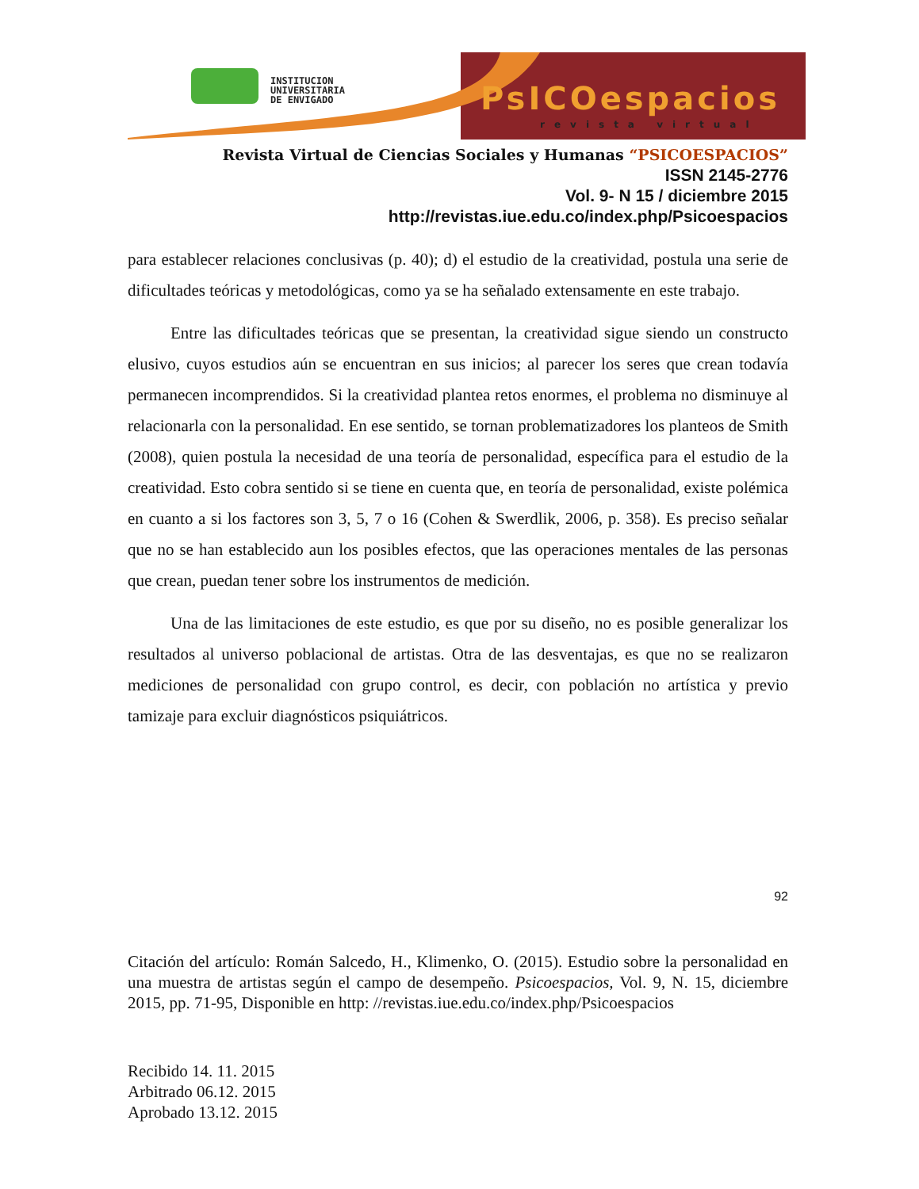INSTITUCION
UNIVERSITARIA
DE ENVIGADO
PsICOespacios
revista virtual
Revista Virtual de Ciencias Sociales y Humanas “PSICOESPACIOS”
ISSN 2145-2776
Vol. 9- N 15 / diciembre 2015
http://revistas.iue.edu.co/index.php/Psicoespacios
para establecer relaciones conclusivas (p. 40); d) el estudio de la creatividad, postula una serie de dificultades teóricas y metodológicas, como ya se ha señalado extensamente en este trabajo.
Entre las dificultades teóricas que se presentan, la creatividad sigue siendo un constructo elusivo, cuyos estudios aún se encuentran en sus inicios; al parecer los seres que crean todavía permanecen incomprendidos. Si la creatividad plantea retos enormes, el problema no disminuye al relacionarla con la personalidad. En ese sentido, se tornan problematizadores los planteos de Smith (2008), quien postula la necesidad de una teoría de personalidad, específica para el estudio de la creatividad. Esto cobra sentido si se tiene en cuenta que, en teoría de personalidad, existe polémica en cuanto a si los factores son 3, 5, 7 o 16 (Cohen & Swerdlik, 2006, p. 358). Es preciso señalar que no se han establecido aun los posibles efectos, que las operaciones mentales de las personas que crean, puedan tener sobre los instrumentos de medición.
Una de las limitaciones de este estudio, es que por su diseño, no es posible generalizar los resultados al universo poblacional de artistas. Otra de las desventajas, es que no se realizaron mediciones de personalidad con grupo control, es decir, con población no artística y previo tamizaje para excluir diagnósticos psiquiátricos.
92
Citación del artículo: Román Salcedo, H., Klimenko, O. (2015). Estudio sobre la personalidad en una muestra de artistas según el campo de desempeño. Psicoespacios, Vol. 9, N. 15, diciembre 2015, pp. 71-95, Disponible en http: //revistas.iue.edu.co/index.php/Psicoespacios
Recibido 14. 11. 2015
Arbitrado 06.12. 2015
Aprobado 13.12. 2015